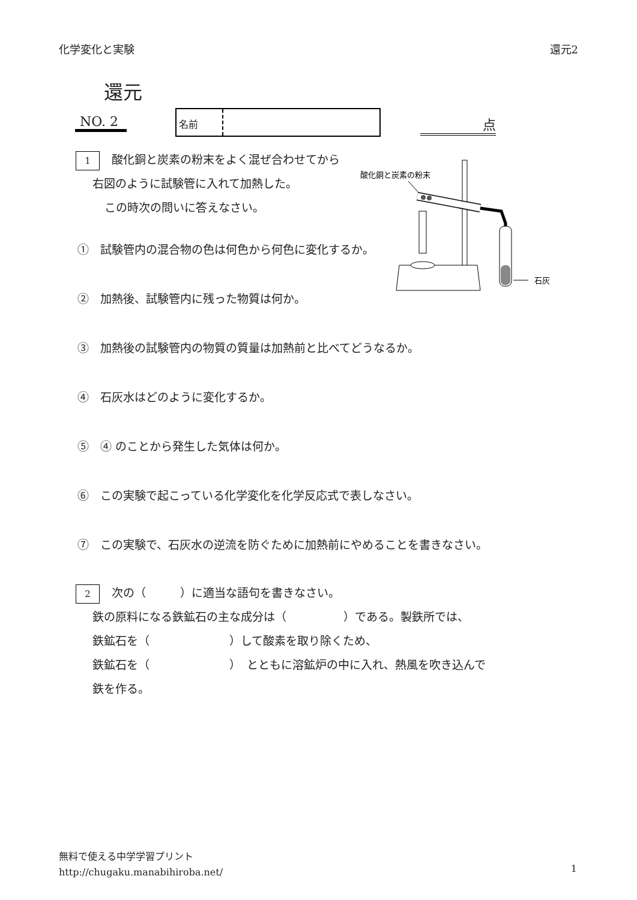化学変化と実験 還元2
還元
NO. 2 名前 点
1 酸化銅と炭素の粉末をよく混ぜ合わせてから
右図のように試験管に入れて加熱した。
この時次の問いに答えなさい。
①　試験管内の混合物の色は何色から何色に変化するか。
②　加熱後、試験管内に残った物質は何か。
③　加熱後の試験管内の物質の質量は加熱前と比べてどうなるか。
④　石灰水はどのように変化するか。
⑤　④ のことから発生した気体は何か。
⑥　この実験で起こっている化学変化を化学反応式で表しなさい。
⑦　この実験で、石灰水の逆流を防ぐために加熱前にやめることを書きなさい。
酸化銅と炭素の粉末
石灰
2 次の（　　　）に適当な語句を書きなさい。
鉄の原料になる鉄鉱石の主な成分は（　　　　　）である。製鉄所では、
鉄鉱石を（　　　　　　　）して酸素を取り除くため、
鉄鉱石を（　　　　　　　）　とともに溶鉱炉の中に入れ、熱風を吹き込んで
鉄を作る。
無料で使える中学学習プリント
http://chugaku.manabihiroba.net/
1